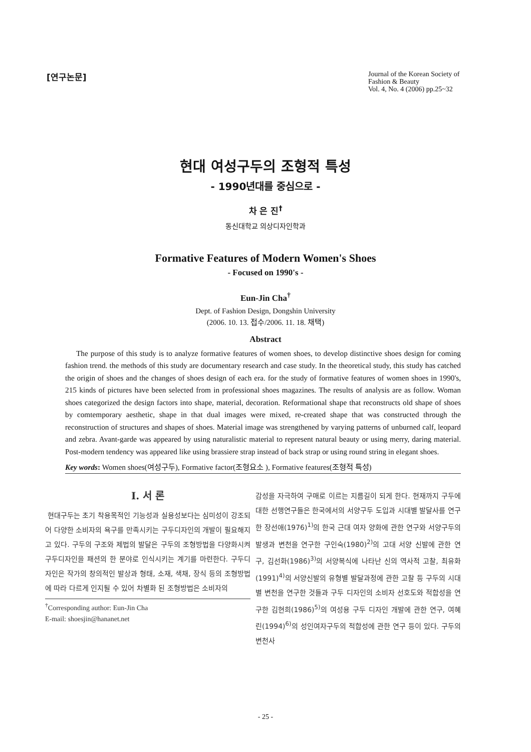[연구논문]
Journal of the Korean Society of Fashion & Beauty
Vol. 4, No. 4 (2006) pp.25~32
현대 여성구두의 조형적 특성
- 1990년대를 중심으로 -
차 은 진<sup>†</sup>
동신대학교 의상디자인학과
Formative Features of Modern Women's Shoes
- Focused on 1990's -
Eun-Jin Cha<sup>†</sup>
Dept. of Fashion Design, Dongshin University
(2006. 10. 13. 접수/2006. 11. 18. 채택)
Abstract
The purpose of this study is to analyze formative features of women shoes, to develop distinctive shoes design for coming fashion trend. the methods of this study are documentary research and case study. In the theoretical study, this study has catched the origin of shoes and the changes of shoes design of each era. for the study of formative features of women shoes in 1990's, 215 kinds of pictures have been selected from in professional shoes magazines. The results of analysis are as follow. Woman shoes categorized the design factors into shape, material, decoration. Reformational shape that reconstructs old shape of shoes by comtemporary aesthetic, shape in that dual images were mixed, re-created shape that was constructed through the reconstruction of structures and shapes of shoes. Material image was strengthened by varying patterns of unburned calf, leopard and zebra. Avant-garde was appeared by using naturalistic material to represent natural beauty or using merry, daring material. Post-modern tendency was appeared like using brassiere strap instead of back strap or using round string in elegant shoes.
Key words: Women shoes(여성구두), Formative factor(조형요소 ), Formative features(조형적 특성)
I. 서 론
현대구두는 초기 착용목적인 기능성과 실용성보다는 심미성이 강조되어 다양한 소비자의 욕구를 만족시키는 구두디자인의 개발이 필요해지고 있다. 구두의 구조와 제법의 발달은 구두의 조형방법을 다양화시켜 구두디자인을 패션의 한 분야로 인식시키는 계기를 마련한다. 구두디자인은 작가의 창의적인 발상과 형태, 소재, 색채, 장식 등의 조형방법에 따라 다르게 인지될 수 있어 차별화 된 조형방법은 소비자의
<sup>†</sup> Corresponding author: Eun-Jin Cha
E-mail: shoesjin@hananet.net
감성을 자극하여 구매로 이르는 지름길이 되게 한다. 현재까지 구두에 대한 선행연구들은 한국에서의 서양구두 도입과 시대별 발달사를 연구한 장선애(1976)<sup>1)</sup>의 한국 근대 여자 양화에 관한 연구와 서양구두의 발생과 변천을 연구한 구인숙(1980)<sup>2)</sup>의 고대 서양 신발에 관한 연구, 김선화(1986)<sup>3)</sup>의 서양복식에 나타난 신의 역사적 고찰, 최유화(1991)<sup>4)</sup>의 서양신발의 유형별 발달과정에 관한 고찰 등 구두의 시대별 변천을 연구한 것들과 구두 디자인의 소비자 선호도와 적합성을 연구한 김현희(1986)<sup>5)</sup>의 여성용 구두 디자인 개발에 관한 연구, 여혜린(1994)<sup>6)</sup>의 성인여자구두의 적합성에 관한 연구 등이 있다. 구두의 변천사
- 25 -